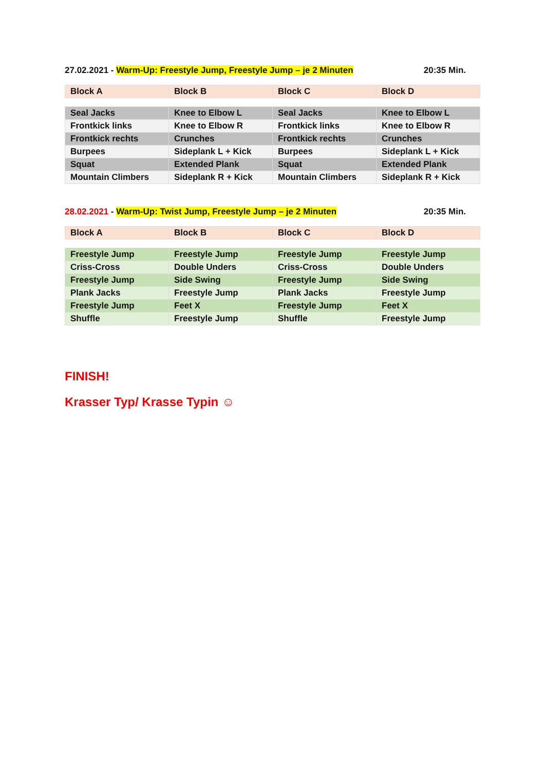27.02.2021 - Warm-Up: Freestyle Jump, Freestyle Jump – je 2 Minuten 20:35 Min.
| Block A | Block B | Block C | Block D |
| --- | --- | --- | --- |
| Seal Jacks | Knee to Elbow L | Seal Jacks | Knee to Elbow L |
| Frontkick links | Knee to Elbow R | Frontkick links | Knee to Elbow R |
| Frontkick rechts | Crunches | Frontkick rechts | Crunches |
| Burpees | Sideplank L + Kick | Burpees | Sideplank L + Kick |
| Squat | Extended Plank | Squat | Extended Plank |
| Mountain Climbers | Sideplank R + Kick | Mountain Climbers | Sideplank R + Kick |
28.02.2021 - Warm-Up: Twist Jump, Freestyle Jump – je 2 Minuten 20:35 Min.
| Block A | Block B | Block C | Block D |
| --- | --- | --- | --- |
| Freestyle Jump | Freestyle Jump | Freestyle Jump | Freestyle Jump |
| Criss-Cross | Double Unders | Criss-Cross | Double Unders |
| Freestyle Jump | Side Swing | Freestyle Jump | Side Swing |
| Plank Jacks | Freestyle Jump | Plank Jacks | Freestyle Jump |
| Freestyle Jump | Feet X | Freestyle Jump | Feet X |
| Shuffle | Freestyle Jump | Shuffle | Freestyle Jump |
FINISH!
Krasser Typ/ Krasse Typin ☺